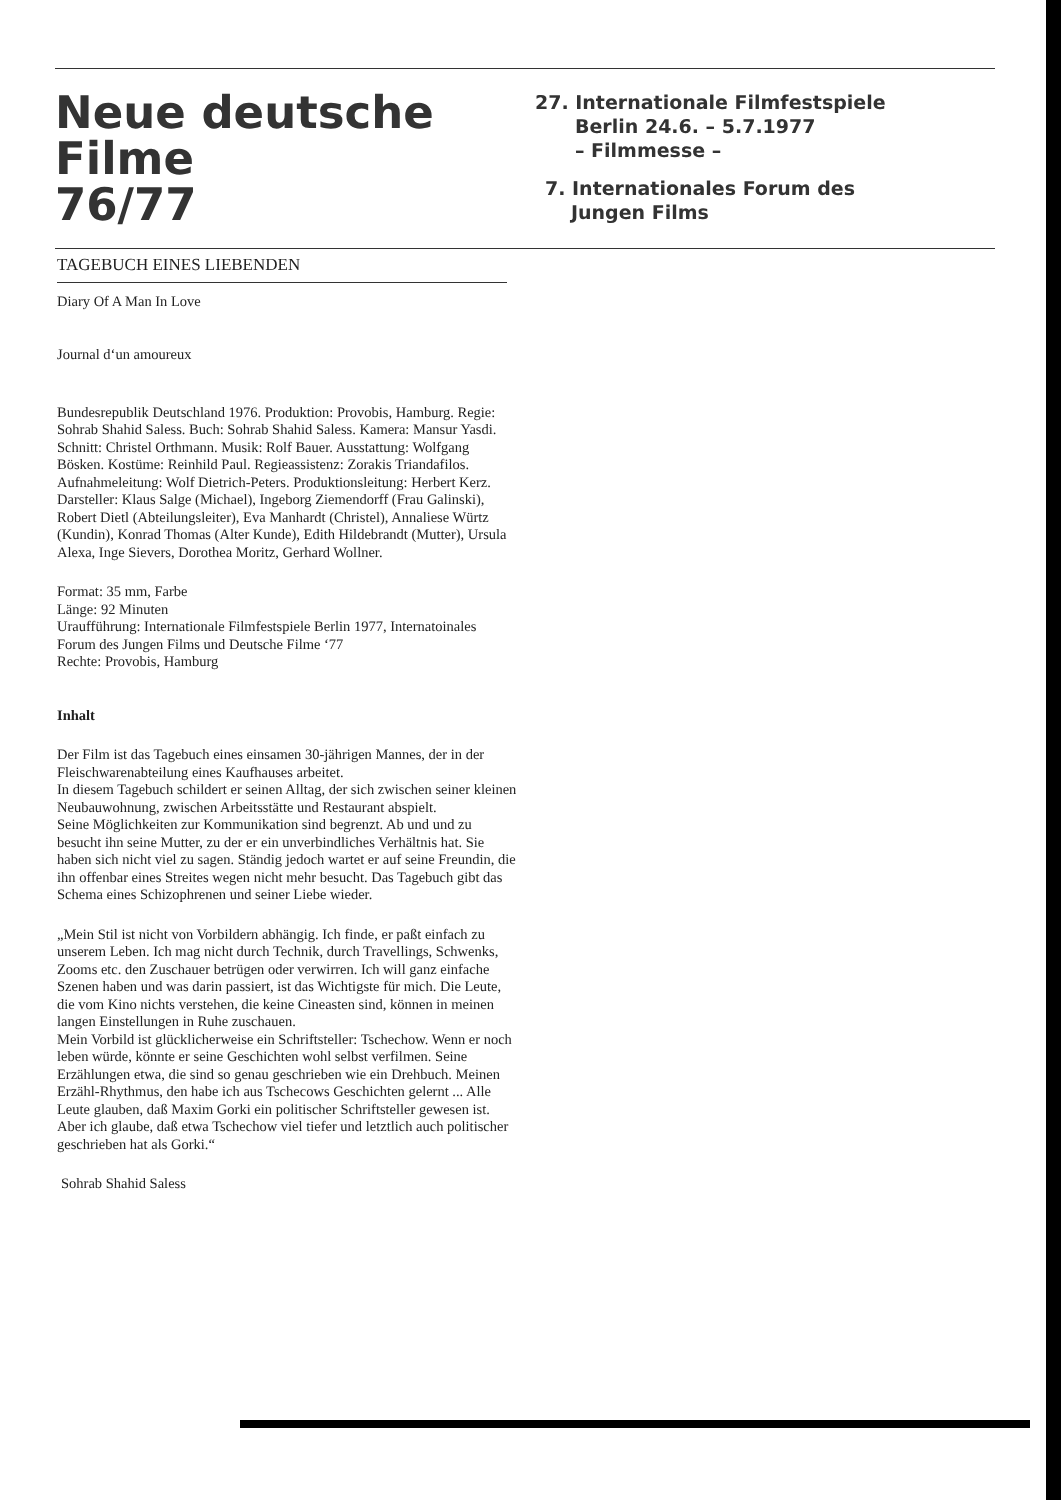Neue deutsche Filme
76/77
27. Internationale Filmfestspiele
Berlin 24.6. – 5.7.1977
– Filmmesse –
7. Internationales Forum des
Jungen Films
TAGEBUCH EINES LIEBENDEN
Diary Of A Man In Love
Journal d‘un amoureux
Bundesrepublik Deutschland 1976. Produktion: Provobis, Hamburg. Regie: Sohrab Shahid Saless. Buch: Sohrab Shahid Saless. Kamera: Mansur Yasdi. Schnitt: Christel Orthmann. Musik: Rolf Bauer. Ausstattung: Wolfgang Bösken. Kostüme: Reinhild Paul. Regieassistenz: Zorakis Triandafilos. Aufnahmeleitung: Wolf Dietrich-Peters. Produktionsleitung: Herbert Kerz. Darsteller: Klaus Salge (Michael), Ingeborg Ziemendorff (Frau Galinski), Robert Dietl (Abteilungsleiter), Eva Manhardt (Christel), Annaliese Würtz (Kundin), Konrad Thomas (Alter Kunde), Edith Hildebrandt (Mutter), Ursula Alexa, Inge Sievers, Dorothea Moritz, Gerhard Wollner.
Format: 35 mm, Farbe
Länge: 92 Minuten
Uraufführung: Internationale Filmfestspiele Berlin 1977, Internatoinales Forum des Jungen Films und Deutsche Filme ‘77
Rechte: Provobis, Hamburg
Inhalt
Der Film ist das Tagebuch eines einsamen 30-jährigen Mannes, der in der Fleischwarenabteilung eines Kaufhauses arbeitet.
In diesem Tagebuch schildert er seinen Alltag, der sich zwischen seiner kleinen Neubauwohnung, zwischen Arbeitsstätte und Restaurant abspielt.
Seine Möglichkeiten zur Kommunikation sind begrenzt. Ab und und zu besucht ihn seine Mutter, zu der er ein unverbindliches Verhältnis hat. Sie haben sich nicht viel zu sagen. Ständig jedoch wartet er auf seine Freundin, die ihn offenbar eines Streites wegen nicht mehr besucht. Das Tagebuch gibt das Schema eines Schizophrenen und seiner Liebe wieder.
„Mein Stil ist nicht von Vorbildern abhängig. Ich finde, er paßt einfach zu unserem Leben. Ich mag nicht durch Technik, durch Travellings, Schwenks, Zooms etc. den Zuschauer betrügen oder verwirren. Ich will ganz einfache Szenen haben und was darin passiert, ist das Wichtigste für mich. Die Leute, die vom Kino nichts verstehen, die keine Cineasten sind, können in meinen langen Einstellungen in Ruhe zuschauen.
Mein Vorbild ist glücklicherweise ein Schriftsteller: Tschechow. Wenn er noch leben würde, könnte er seine Geschichten wohl selbst verfilmen. Seine Erzählungen etwa, die sind so genau geschrieben wie ein Drehbuch. Meinen Erzähl-Rhythmus, den habe ich aus Tschecows Geschichten gelernt ... Alle Leute glauben, daß Maxim Gorki ein politischer Schriftsteller gewesen ist. Aber ich glaube, daß etwa Tschechow viel tiefer und letztlich auch politischer geschrieben hat als Gorki.“
Sohrab Shahid Saless